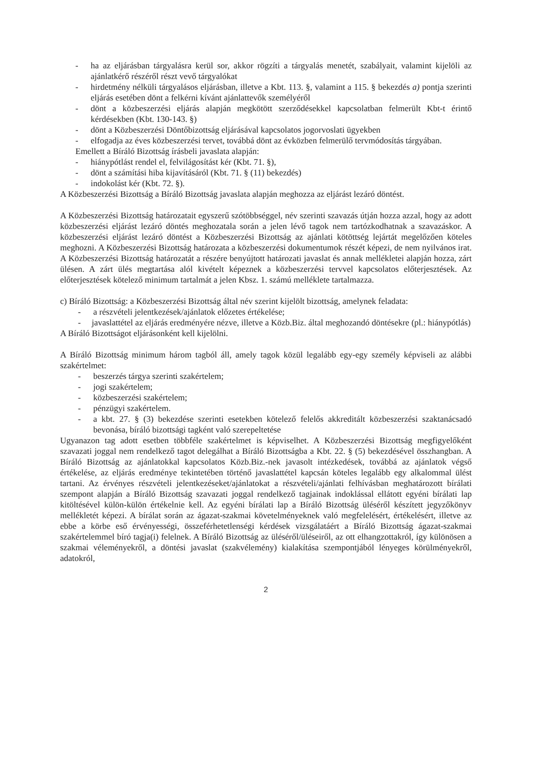- ha az eljárásban tárgyalásra kerül sor, akkor rögzíti a tárgyalás menetét, szabályait, valamint kijelöli az ajánlatkérő részéről részt vevő tárgyalókat
- hirdetmény nélküli tárgyalásos eljárásban, illetve a Kbt. 113. §, valamint a 115. § bekezdés a) pontja szerinti eljárás esetében dönt a felkérni kívánt ajánlattevők személyéről
- dönt a közbeszerzési eljárás alapján megkötött szerződésekkel kapcsolatban felmerült Kbt-t érintő kérdésekben (Kbt. 130-143. §)
- dönt a Közbeszerzési Döntőbizottság eljárásával kapcsolatos jogorvoslati ügyekben
- elfogadja az éves közbeszerzési tervet, továbbá dönt az évközben felmerülő tervmódosítás tárgyában.
Emellett a Bíráló Bizottság írásbeli javaslata alapján:
- hiánypótlást rendel el, felvilágosítást kér (Kbt. 71. §),
- dönt a számítási hiba kijavításáról (Kbt. 71. § (11) bekezdés)
- indokolást kér (Kbt. 72. §).
A Közbeszerzési Bizottság a Bíráló Bizottság javaslata alapján meghozza az eljárást lezáró döntést.
A Közbeszerzési Bizottság határozatait egyszerű szótöbbséggel, név szerinti szavazás útján hozza azzal, hogy az adott közbeszerzési eljárást lezáró döntés meghozatala során a jelen lévő tagok nem tartózkodhatnak a szavazáskor. A közbeszerzési eljárást lezáró döntést a Közbeszerzési Bizottság az ajánlati kötöttség lejártát megelőzően köteles meghozni. A Közbeszerzési Bizottság határozata a közbeszerzési dokumentumok részét képezi, de nem nyilvános irat. A Közbeszerzési Bizottság határozatát a részére benyújtott határozati javaslat és annak mellékletei alapján hozza, zárt ülésen. A zárt ülés megtartása alól kivételt képeznek a közbeszerzési tervvel kapcsolatos előterjesztések. Az előterjesztések kötelező minimum tartalmát a jelen Kbsz. 1. számú melléklete tartalmazza.
c) Bíráló Bizottság: a Közbeszerzési Bizottság által név szerint kijelölt bizottság, amelynek feladata:
- a részvételi jelentkezések/ajánlatok előzetes értékelése;
- javaslattétel az eljárás eredményére nézve, illetve a Közb.Biz. által meghozandó döntésekre (pl.: hiánypótlás)
A Bíráló Bizottságot eljárásonként kell kijelölni.
A Bíráló Bizottság minimum három tagból áll, amely tagok közül legalább egy-egy személy képviseli az alábbi szakértelmet:
- beszerzés tárgya szerinti szakértelem;
- jogi szakértelem;
- közbeszerzési szakértelem;
- pénzügyi szakértelem.
- a kbt. 27. § (3) bekezdése szerinti esetekben kötelező felelős akkreditált közbeszerzési szaktanácsadó bevonása, bíráló bizottsági tagként való szerepeltetése
Ugyanazon tag adott esetben többféle szakértelmet is képviselhet. A Közbeszerzési Bizottság megfigyelőként szavazati joggal nem rendelkező tagot delegálhat a Bíráló Bizottságba a Kbt. 22. § (5) bekezdésével összhangban. A Bíráló Bizottság az ajánlatokkal kapcsolatos Közb.Biz.-nek javasolt intézkedések, továbbá az ajánlatok végső értékelése, az eljárás eredménye tekintetében történő javaslattétel kapcsán köteles legalább egy alkalommal ülést tartani. Az érvényes részvételi jelentkezéseket/ajánlatokat a részvételi/ajánlati felhívásban meghatározott bírálati szempont alapján a Bíráló Bizottság szavazati joggal rendelkező tagjainak indoklással ellátott egyéni bírálati lap kitöltésével külön-külön értékelnie kell. Az egyéni bírálati lap a Bíráló Bizottság üléséről készített jegyzőkönyv mellékletét képezi. A bírálat során az ágazat-szakmai követelményeknek való megfelelésért, értékelésért, illetve az ebbe a körbe eső érvényességi, összeférhetetlenségi kérdések vizsgálatáért a Bíráló Bizottság ágazat-szakmai szakértelemmel bíró tagja(i) felelnek. A Bíráló Bizottság az üléséről/üléseiről, az ott elhangzottakról, így különösen a szakmai véleményekről, a döntési javaslat (szakvélemény) kialakítása szempontjából lényeges körülményekről, adatokról,
2